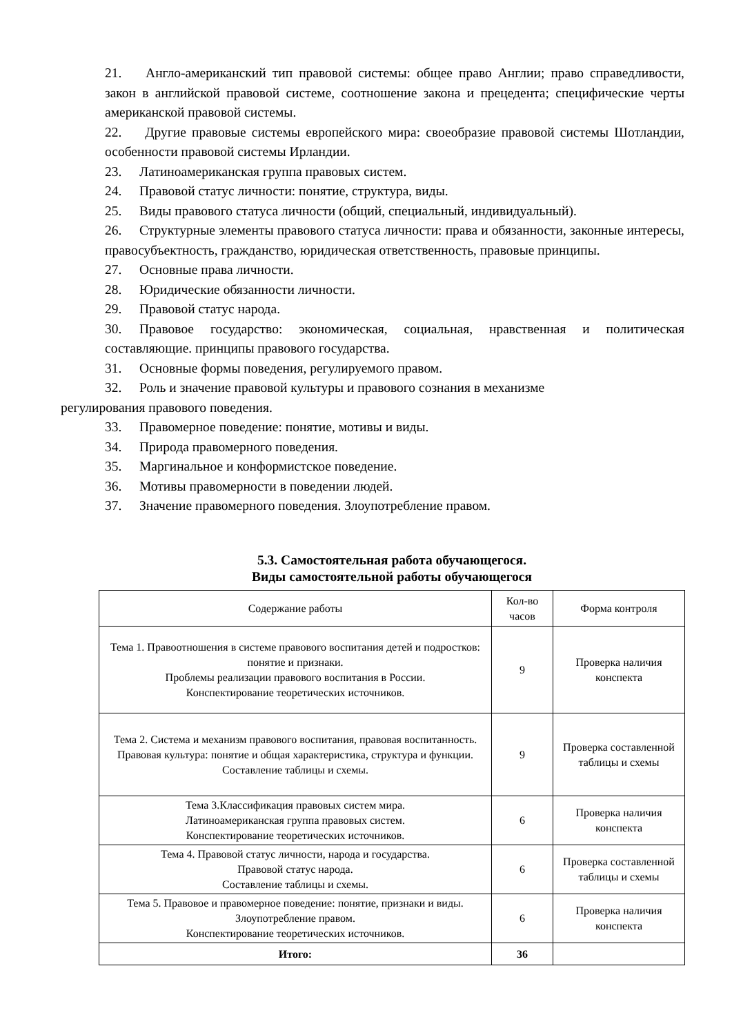21. Англо-американский тип правовой системы: общее право Англии; право справедливости, закон в английской правовой системе, соотношение закона и прецедента; специфические черты американской правовой системы.
22. Другие правовые системы европейского мира: своеобразие правовой системы Шотландии, особенности правовой системы Ирландии.
23. Латиноамериканская группа правовых систем.
24. Правовой статус личности: понятие, структура, виды.
25. Виды правового статуса личности (общий, специальный, индивидуальный).
26. Структурные элементы правового статуса личности: права и обязанности, законные интересы, правосубъектность, гражданство, юридическая ответственность, правовые принципы.
27. Основные права личности.
28. Юридические обязанности личности.
29. Правовой статус народа.
30. Правовое государство: экономическая, социальная, нравственная и политическая составляющие. принципы правового государства.
31. Основные формы поведения, регулируемого правом.
32. Роль и значение правовой культуры и правового сознания в механизме
регулирования правового поведения.
33. Правомерное поведение: понятие, мотивы и виды.
34. Природа правомерного поведения.
35. Маргинальное и конформистское поведение.
36. Мотивы правомерности в поведении людей.
37. Значение правомерного поведения. Злоупотребление правом.
5.3. Самостоятельная работа обучающегося.
Виды самостоятельной работы обучающегося
| Содержание работы | Кол-во часов | Форма контроля |
| --- | --- | --- |
| Тема 1. Правоотношения в системе правового воспитания детей и подростков: понятие и признаки. Проблемы реализации правового воспитания в России. Конспектирование теоретических источников. | 9 | Проверка наличия конспекта |
| Тема 2. Система и механизм правового воспитания, правовая воспитанность. Правовая культура: понятие и общая характеристика, структура и функции. Составление таблицы и схемы. | 9 | Проверка составленной таблицы и схемы |
| Тема 3.Классификация правовых систем мира. Латиноамериканская группа правовых систем. Конспектирование теоретических источников. | 6 | Проверка наличия конспекта |
| Тема 4. Правовой статус личности, народа и государства. Правовой статус народа. Составление таблицы и схемы. | 6 | Проверка составленной таблицы и схемы |
| Тема 5. Правовое и правомерное поведение: понятие, признаки и виды. Злоупотребление правом. Конспектирование теоретических источников. | 6 | Проверка наличия конспекта |
| Итого: | 36 | |